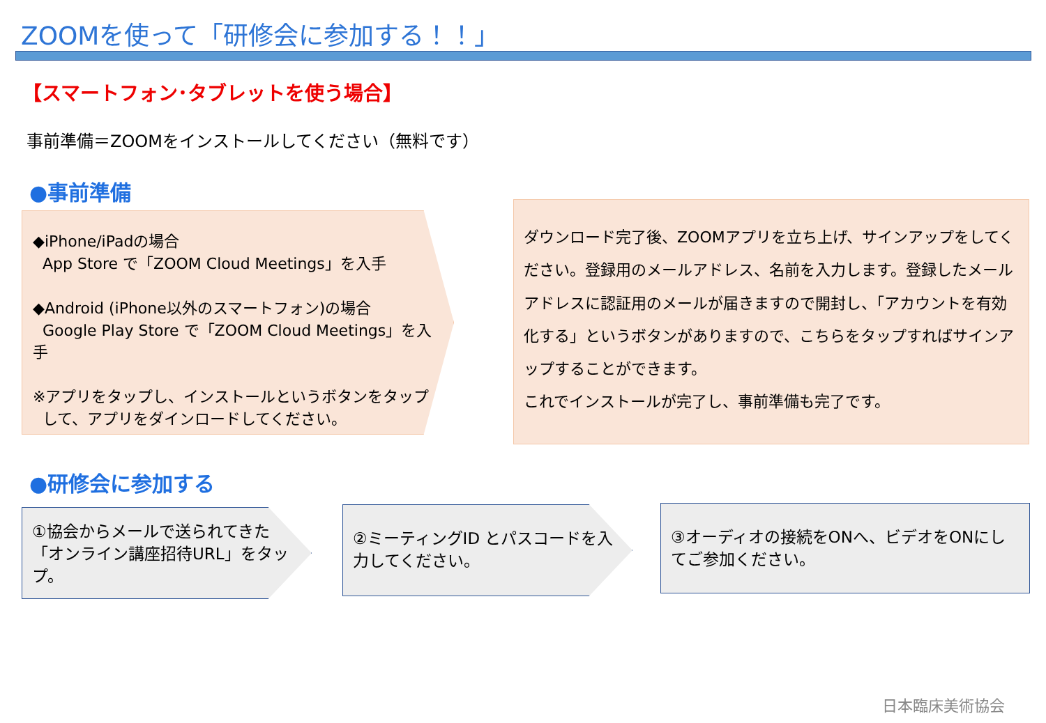ZOOMを使って「研修会に参加する！！」
【スマートフォン･タブレットを使う場合】
事前準備＝ZOOMをインストールしてください（無料です）
●事前準備
◆iPhone/iPadの場合
App Store で「ZOOM Cloud Meetings」を入手
◆Android (iPhone以外のスマートフォン)の場合
Google Play Store で「ZOOM Cloud Meetings」を入手
※アプリをタップし、インストールというボタンをタップ
して、アプリをダインロードしてください。
ダウンロード完了後、ZOOMアプリを立ち上げ、サインアップをしてください。登録用のメールアドレス、名前を入力します。登録したメールアドレスに認証用のメールが届きますので開封し、「アカウントを有効化する」というボタンがありますので、こちらをタップすればサインアップすることができます。
これでインストールが完了し、事前準備も完了です。
●研修会に参加する
①協会からメールで送られてきた「オンライン講座招待URL」をタップ。
②ミーティングID とパスコードを入力してください。
③オーディオの接続をONへ、ビデオをONにしてご参加ください。
日本臨床美術協会